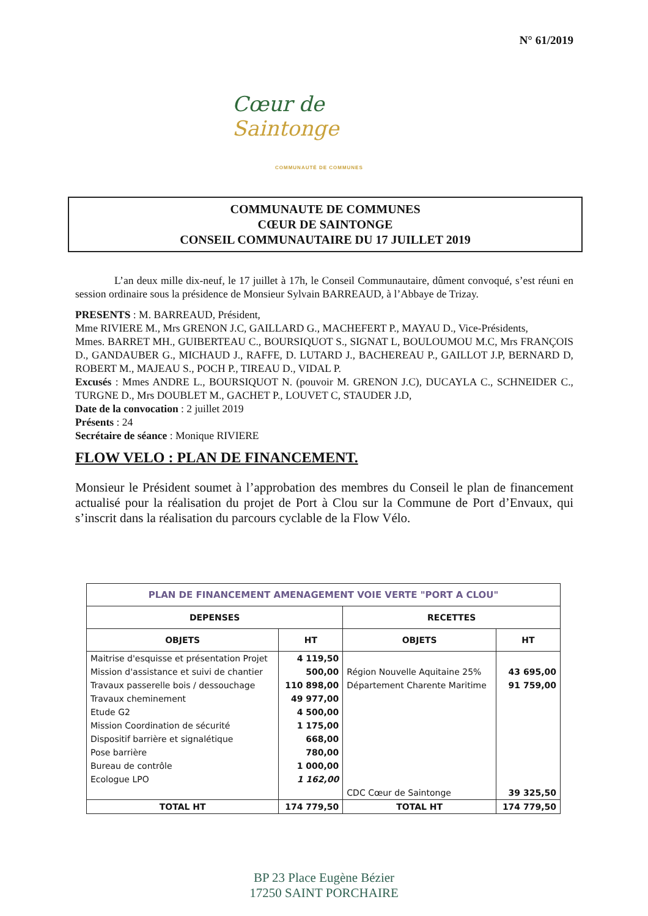N° 61/2019
Cœur de Saintonge
COMMUNAUTÉ DE COMMUNES
COMMUNAUTE DE COMMUNES
CŒUR DE SAINTONGE
CONSEIL COMMUNAUTAIRE DU 17 JUILLET 2019
L’an deux mille dix-neuf, le 17 juillet à 17h, le Conseil Communautaire, dûment convoqué, s’est réuni en session ordinaire sous la présidence de Monsieur Sylvain BARREAUD, à l’Abbaye de Trizay.
PRESENTS : M. BARREAUD, Président,
Mme RIVIERE M., Mrs GRENON J.C, GAILLARD G., MACHEFERT P., MAYAU D., Vice-Présidents,
Mmes. BARRET MH., GUIBERTEAU C., BOURSIQUOT S., SIGNAT L, BOULOUMOU M.C, Mrs FRANÇOIS D., GANDAUBER G., MICHAUD J., RAFFE, D. LUTARD J., BACHEREAU P., GAILLOT J.P, BERNARD D, ROBERT M., MAJEAU S., POCH P., TIREAU D., VIDAL P.
Excusés : Mmes ANDRE L., BOURSIQUOT N. (pouvoir M. GRENON J.C), DUCAYLA C., SCHNEIDER C., TURGNE D., Mrs DOUBLET M., GACHET P., LOUVET C, STAUDER J.D,
Date de la convocation : 2 juillet 2019
Présents : 24
Secrétaire de séance : Monique RIVIERE
FLOW VELO : PLAN DE FINANCEMENT.
Monsieur le Président soumet à l’approbation des membres du Conseil le plan de financement actualisé pour la réalisation du projet de Port à Clou sur la Commune de Port d’Envaux, qui s’inscrit dans la réalisation du parcours cyclable de la Flow Vélo.
| PLAN DE FINANCEMENT AMENAGEMENT VOIE VERTE "PORT A CLOU" | | | |
| --- | --- | --- | --- |
| DEPENSES | | RECETTES | |
| OBJETS | HT | OBJETS | HT |
| Maitrise d'esquisse et présentation Projet | 4 119,50 | | |
| Mission d'assistance et suivi de chantier | 500,00 | Région Nouvelle Aquitaine 25% | 43 695,00 |
| Travaux passerelle bois / dessouchage | 110 898,00 | Département Charente Maritime | 91 759,00 |
| Travaux cheminement | 49 977,00 | | |
| Etude G2 | 4 500,00 | | |
| Mission Coordination de sécurité | 1 175,00 | | |
| Dispositif barrière et signalétique | 668,00 | | |
| Pose barrière | 780,00 | | |
| Bureau de contrôle | 1 000,00 | | |
| Ecologue LPO | 1 162,00 | | |
| | | CDC Cœur de Saintonge | 39 325,50 |
| TOTAL HT | 174 779,50 | TOTAL HT | 174 779,50 |
BP 23 Place Eugène Bézier
17250 SAINT PORCHAIRE